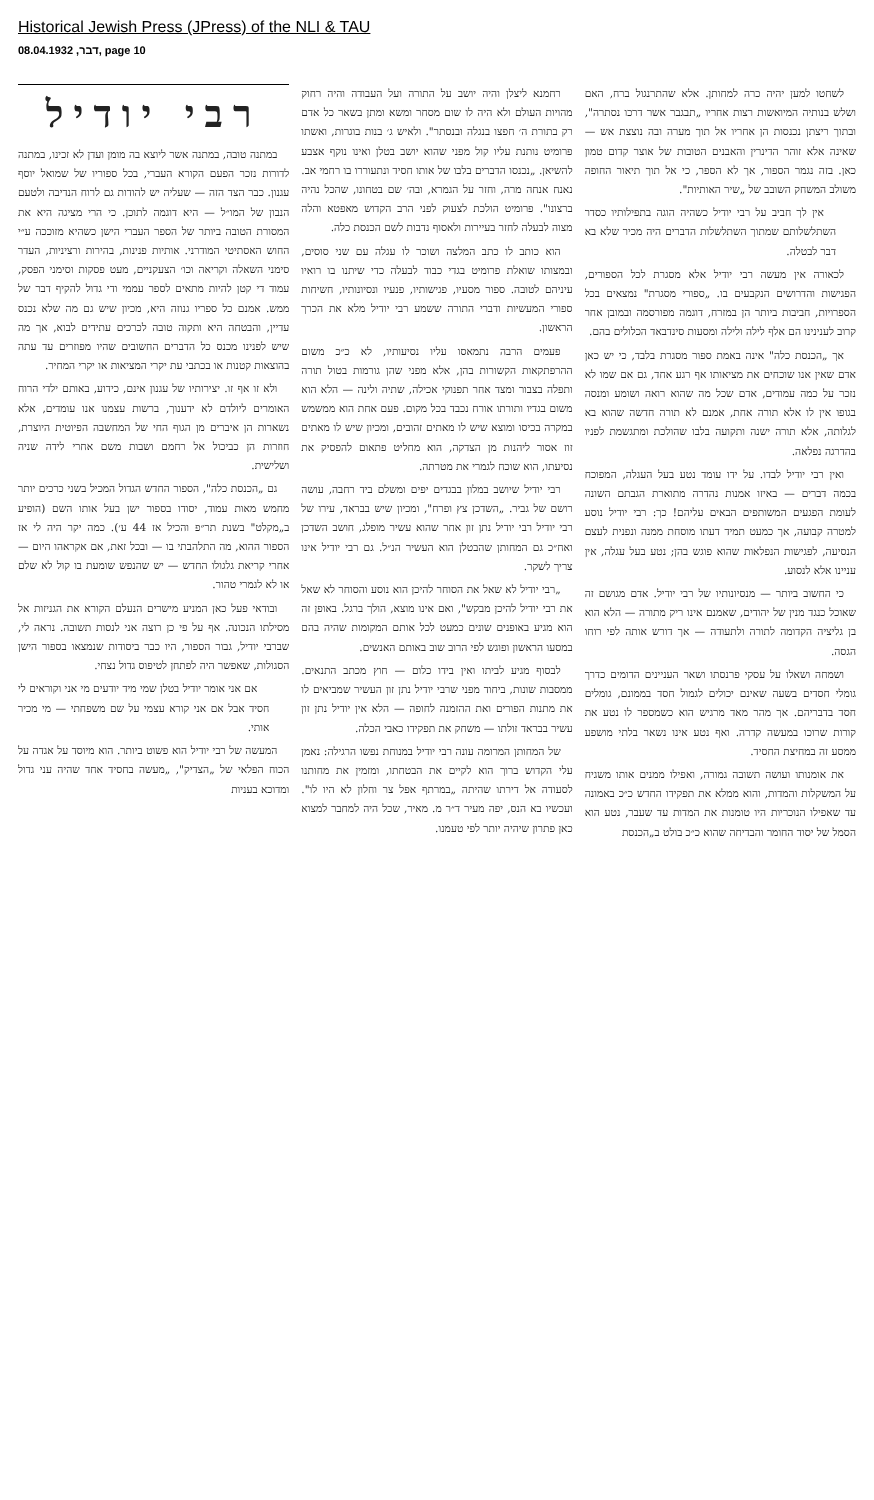Historical Jewish Press (JPress) of the NLI & TAU
דבר, 08.04.1932, page 10
רבי יודיל
במתנה טובה, במתנה אשר ליוצא בה מומן ועדן לא זכינו, במתנה לדורות נזכר הפעם הקורא העברי, בכל ספוריו של שמואל יוסף עגנון. כבר הצד הזה — שעליה יש להודות גם לרוח הנדיבה ולטעם הנבון של המו״ל — היא דוגמה לתוכן. כי הרי מציגה היא את המסורת הטובה ביותר של הספר העברי הישן כשהיא מזוככה ע״י החוש האסתיטי המודרני. אותיות פנינות, בהירות ורציניות, העדר סימני השאלה וקריאה וכו׳ הצעקניים, מעט פסקות וסימני הפסק, עמוד די קטן להיות מתאים לספר עממי ודי גדול להקיף דבר של ממש. אמנם כל ספריו גנוזה היא, מכיון שיש גם מה שלא נכנס עדיין, והבטחה היא ותקוה טובה לכרכים עתידים לבוא, אך מה שיש לפנינו מכנס כל הדברים החשובים שהיו מפוזרים עד עתה בהוצאות קטנות או בכתבי עת יקרי המציאות או יקרי המחיר.
ולא זו אף זו. יצירותיו של עגנון אינם, כידוע, באותם ילדי הרוח האומרים ליולדם לא ידענוך, ברשות עצמנו אנו עומדים, אלא נשארות הן איברים מן הגוף החי של המחשבה הפיוטית היוצרת, חוזרות הן כביכול אל רחמם ושבות משם אחרי לידה שניה ושלישית.
גם „הכנסת כלה", הספור החדש הגדול המכיל בשני כרכים יותר מחמש מאות עמוד, יסודו בספור ישן בעל אותו השם (הופיע ב„מקלט" בשנת תר״פ והכיל אז 44 ע׳). כמה יקר היה לי אז הספור ההוא, מה התלהבתי בו — ובכל זאת, אם אקראהו היום — אחרי קריאת גלגולו החדש — יש שהנפש שומעת בו קול לא שלם או לא לגמרי טהור.
ובודאי פעל כאן המניע מישרים הנעלם הקורא את הגניזות אל מסילתו הנכונה. אף על פי כן רוצה אני לנסות תשובה. נראה לי, שברבי יודיל, גבור הספור, היו כבר ביסודות שנמצאו בספור הישן הסגולות, שאפשר היה לפתחן לטיפוס גדול נצחי.
אם אני אומר יודיל בטלן שמי מיד יודעים מי אני וקוראים לי חסיד אבל אם אני קורא עצמי על שם משפחתי — מי מכיר אותי.
המעשה של רבי יודיל הוא פשוט ביותר. הוא מיוסד על אגדה על הכוח הפלאי של „הצדיק", „מעשה בחסיד אחד שהיה עני גדול ומדוכא בעניות
רחמנא ליצלן והיה יושב על התורה ועל העבודה והיה רחוק מהויות העולם ולא היה לו שום מסחר ומשא ומתן בשאר כל אדם רק בתורת ה׳ חפצו בנגלה ובנסתר". ולאיש ג׳ בנות בוגרות, ואשתו פרומיט נותנת עליו קול מפני שהוא יושב בטלן ואינו נוקף אצבע להשיאן. „נכנסו הדברים בלבו של אותו חסיד ונתעוררו בו רחמי אב. נאנח אנחה מרה, וחזר על הגמרא, ובה׳ שם בטחונו, שהכל נהיה ברצונו". פרומיט הולכת לצעוק לפני הרב הקדוש מאפטא והלה מצוה לבעלה לחזר בעיירות ולאסוף נדבות לשם הכנסת כלה.
הוא כותב לו כתב המלצה ושוכר לו עגלה עם שני סוסים, ובמצותו שואלת פרומיט בגדי כבוד לבעלה כדי שיתנו בו רואיו עיניהם לטובה. ספור מסעיו, פגישותיו, פנעיו ונסיונותיו, חשיחות ספורי המעשיות ודברי התורה ששמע רבי יודיל מלא את הכרך הראשון.
פעמים הרבה נתמאסו עליו נסיעותיו, לא כ״כ משום ההרפתקאות הקשורות בהן, אלא מפני שהן גורמות בטול תורה ותפלה בצבור ומצד אחר תפנוקי אכילה, שתיה ולינה — הלא הוא משום בגדיו ותורתו אורח נכבד בכל מקום. פעם אחת הוא ממשמש במקרה בכיסו ומוצא שיש לו מאתים זהובים, ומכיון שיש לו מאתים זוז אסור ליהנות מן הצדקה, הוא מחליט פתאום להפסיק את נסיעתו, הוא שוכח לגמרי את מטרתה.
רבי יודיל שיושב במלון בבגדים יפים ומשלם ביד רחבה, עושה רושם של גביר. „השדכן צץ ופרח", ומכיון שיש בבראד, עירו של רבי יודיל רבי יודיל נתן זון אחר שהוא עשיר מופלג, חושב השדכן ואח״כ גם המחותן שהבטלן הוא העשיר הנ״ל. גם רבי יודיל אינו צריך לשקר.
„רבי יודיל לא שאל את הסוחר להיכן הוא נוסע והסוחר לא שאל את רבי יודיל להיכן מבקש", ואם אינו מוצא, הולך ברגל. באופן זה הוא מגיע באופנים שונים כמעט לכל אותם המקומות שהיה בהם במסעו הראשון ופוגש לפי הרוב שוב באותם האנשים.
לבסוף מגיע לביתו ואין בידו כלום — חוץ מכתב התנאים. ממסבות שונות, ביחוד מפני שרבי יודיל נתן זון העשיר שמביאים לו את מתנות הפורים ואת ההזמנה לחופה — הלא אין יודיל נתן זון עשיר בבראד זולתו — משחק את תפקידו כאבי הכלה.
של המחותן המרומה עונה רבי יודיל במנוחת נפשו הרגילה: נאמן עלי הקדוש ברוך הוא לקיים את הבטחתו, ומזמין את מחותנו לסעודה אל דירתו שהיתה „במרתף אפל צר וחלון לא היו לו". ועכשיו בא הנס, יפה מעיר ד״ר מ. מאיר, שכל היה למחבר למצוא כאן פתרון שיהיה יותר לפי טעמנו.
לשחטו למען יהיה כרה למחותן. אלא שהתרנגול ברח, האם ושלש בנותיה המיואשות רצות אחריו „תבגבר אשר דרכו נסתרה", ובתוך ריצתן נכנסות הן אחריו אל תוך מערה ובה נוצצת אש — שאינה אלא זוהר הדינרין והאבנים הטובות של אוצר קדום טמון כאן. בזה נגמר הספור, אך לא הספר, כי אל תוך תיאור החופה משולב המשחק השובב של „שיר האותיות".
אין לך חביב על רבי יודיל כשהיה הוגה בתפילותיו כסדר השתלשלותם שמתוך השתלשלות הדברים היה מכיר שלא בא דבר לבטלה.
לכאורה אין מעשה רבי יודיל אלא מסגרת לכל הספורים, הפגישות והדרושים הנקבעים בו. „ספורי מסגרת" נמצאים בכל הספרויות, חביבות ביותר הן במזרח, דוגמה מפורסמה ובמובן אחר קרוב לענינינו הם אלף לילה ולילה ומסעות סינדבאד הכלולים בהם.
אך „הכנסת כלה" אינה באמת ספור מסגרת בלבד, כי יש כאן אדם שאין אנו שוכחים את מציאותו אף רגע אחד, גם אם שמו לא נזכר על כמה עמודים, אדם שכל מה שהוא רואה ושומע ומנסה בגופו אין לו אלא תורה אחת, אמנם לא תורה חדשה שהוא בא לגלותה, אלא תורה ישנה ותקועה בלבו שהולכת ומתגשמת לפניו בהדרגה נפלאה.
ואין רבי יודיל לבדו. על ידו עומד נטע בעל העגלה, המפוכח בכמה דברים — באיזו אמנות נהדרה מתוארת הגבתם השונה לעומת הפגעים המשותפים הבאים עליהם! כך: רבי יודיל נוסע למטרה קבועה, אך כמעט תמיד דעתו מוסחת ממנה ונפנית לעצם הנסיעה, לפגישות הנפלאות שהוא פוגש בהן; נטע בעל עגלה, אין עניינו אלא לנסוע.
כי החשוב ביותר — מנסיונותיו של רבי יודיל. אדם מגושם זה שאוכל כנגד מנין של יהודים, שאמנם אינו ריק מתורה — הלא הוא בן גליציה הקדומה לתורה ולתעודה — אך דורש אותה לפי רוחו הגסה.
ושמחה ושאלו על עסקי פרנסתו ושאר העניינים הדומים כדרך גומלי חסדים בשעה שאינם יכולים לגמול חסד בממונם, גומלים חסד בדבריהם. אך מהר מאד מרגיש הוא כשמספר לו נטע את קורות שרוכו במעשה קדרה. ואף נטע אינו נשאר בלתי מושפע ממסע זה במחיצת החסיד.
את אומנותו ועושה תשובה גמורה, ואפילו ממנים אותו משגיח על המשקלות והמדות, והוא ממלא את תפקידו החדש כ״כ באמונה עד שאפילו הנוכריות היו טומנות את המדות עד שעבר, נטע הוא הסמל של יסוד החומר והבדיחה שהוא כ״כ בולט ב„הכנסת